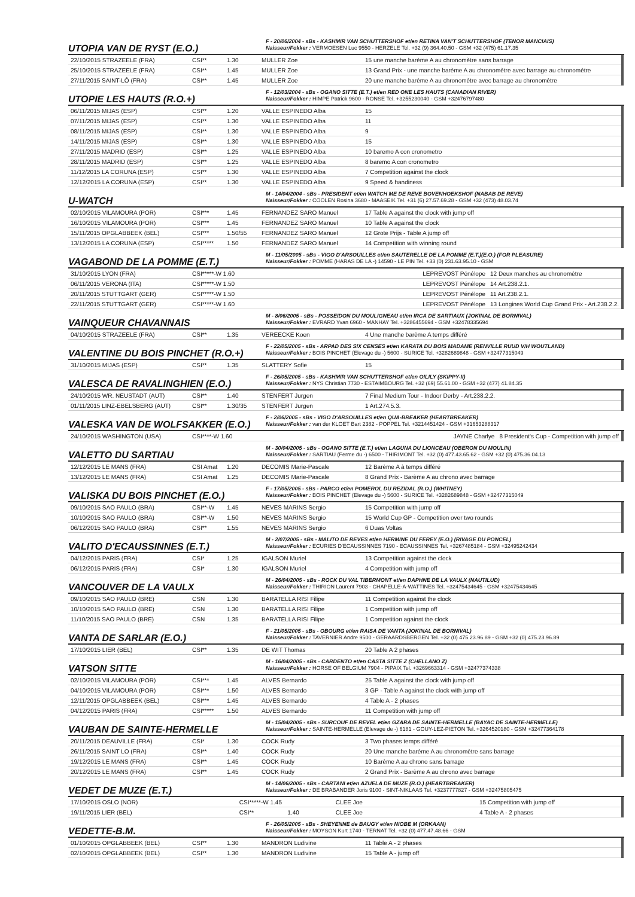UTOPIA VAN DE RYST (E.O.)
F - 20/06/2004 - sBs - KASHMIR VAN SCHUTTERSHOF et/en RETINA VAN'T SCHUTTERSHOF (TENOR MANCIAIS)
Naisseur/Fokker : VERMOESEN Luc 9550 - HERZELE Tel. +32 (9) 364.40.50 - GSM +32 (475) 61.17.35
| 22/10/2015 STRAZEELE (FRA) | CSI** | 1.30 | MULLER Zoe | 15 une manche barème A au chronomètre sans barrage |
| 25/10/2015 STRAZEELE (FRA) | CSI** | 1.45 | MULLER Zoe | 13 Grand Prix - une manche barème A au chronomètre avec barrage au chronomètre |
| 27/11/2015 SAINT-LÔ (FRA) | CSI** | 1.45 | MULLER Zoe | 20 une manche barème A au chronomètre avec barrage au chronomètre |
UTOPIE LES HAUTS (R.O.+)
F - 12/03/2004 - sBs - OGANO SITTE (E.T.) et/en RED ONE LES HAUTS (CANADIAN RIVER)
Naisseur/Fokker : HIMPE Patrick 9600 - RONSE Tel. +3255230040 - GSM +32476797480
| 06/11/2015 MIJAS (ESP) | CSI** | 1.20 | VALLE ESPINEDO Alba | 15 |
| 07/11/2015 MIJAS (ESP) | CSI** | 1.30 | VALLE ESPINEDO Alba | 11 |
| 08/11/2015 MIJAS (ESP) | CSI** | 1.30 | VALLE ESPINEDO Alba | 9 |
| 14/11/2015 MIJAS (ESP) | CSI** | 1.30 | VALLE ESPINEDO Alba | 15 |
| 27/11/2015 MADRID (ESP) | CSI** | 1.25 | VALLE ESPINEDO Alba | 10 baremo A con cronometro |
| 28/11/2015 MADRID (ESP) | CSI** | 1.25 | VALLE ESPINEDO Alba | 8 baremo A con cronometro |
| 11/12/2015 LA CORUNA (ESP) | CSI** | 1.30 | VALLE ESPINEDO Alba | 7 Competition against the clock |
| 12/12/2015 LA CORUNA (ESP) | CSI** | 1.30 | VALLE ESPINEDO Alba | 9 Speed & handiness |
U-WATCH
M - 14/04/2004 - sBs - PRESIDENT et/en WATCH ME DE REVE BOVENHOEKSHOF (NABAB DE REVE)
Naisseur/Fokker : COOLEN Rosina 3680 - MAASEIK Tel. +31 (6) 27.57.69.28 - GSM +32 (473) 48.03.74
| 02/10/2015 VILAMOURA (POR) | CSI*** | 1.45 | FERNANDEZ SARO Manuel | 17 Table A against the clock with jump off |
| 16/10/2015 VILAMOURA (POR) | CSI*** | 1.45 | FERNANDEZ SARO Manuel | 10 Table A against the clock |
| 15/11/2015 OPGLABBEEK (BEL) | CSI*** | 1.50/55 | FERNANDEZ SARO Manuel | 12 Grote Prijs - Table A jump off |
| 13/12/2015 LA CORUNA (ESP) | CSI***** | 1.50 | FERNANDEZ SARO Manuel | 14 Competition with winning round |
VAGABOND DE LA POMME (E.T.)
M - 11/05/2005 - sBs - VIGO D'ARSOUILLES et/en SAUTERELLE DE LA POMME (E.T.)(E.O.) (FOR PLEASURE)
Naisseur/Fokker : POMME (HARAS DE LA -) 14590 - LE PIN Tel. +33 (0) 231.63.95.10 - GSM
| 31/10/2015 LYON (FRA) | CSI*****-W 1.60 | LEPREVOST Pénélope | 12 Deux manches au chronomètre |
| 06/11/2015 VERONA (ITA) | CSI*****-W 1.50 | LEPREVOST Pénélope | 14 Art.238.2.1. |
| 20/11/2015 STUTTGART (GER) | CSI*****-W 1.50 | LEPREVOST Pénélope | 11 Art.238.2.1. |
| 22/11/2015 STUTTGART (GER) | CSI*****-W 1.60 | LEPREVOST Pénélope | 13 Longines World Cup Grand Prix - Art.238.2.2. |
VAINQUEUR CHAVANNAIS
M - 8/06/2005 - sBs - POSSEIDON DU MOULIGNEAU et/en IRCA DE SARTIAUX (JOKINAL DE BORNIVAL)
Naisseur/Fokker : EVRARD Yvan 6960 - MANHAY Tel. +3286455694 - GSM +32478335694
| 04/10/2015 STRAZEELE (FRA) | CSI** | 1.35 | VEREECKE Koen | 4 Une manche barème A temps différé |
VALENTINE DU BOIS PINCHET (R.O.+)
F - 22/05/2005 - sBs - ARPAD DES SIX CENSES et/en KARATA DU BOIS MADAME (RENVILLE RUUD V/H WOUTLAND)
Naisseur/Fokker : BOIS PINCHET (Elevage du -) 5600 - SURICE Tel. +3282689848 - GSM +32477315049
| 31/10/2015 MIJAS (ESP) | CSI** | 1.35 | SLATTERY Sofie | 15 |
VALESCA DE RAVALINGHIEN (E.O.)
F - 26/05/2005 - sBs - KASHMIR VAN SCHUTTERSHOF et/en OILILY (SKIPPY-II)
Naisseur/Fokker : NYS Christian 7730 - ESTAIMBOURG Tel. +32 (69) 55.61.00 - GSM +32 (477) 41.84.35
| 24/10/2015 WR. NEUSTADT (AUT) | CSI** | 1.40 | STENFERT Jurgen | 7 Final Medium Tour - Indoor Derby - Art.238.2.2. |
| 01/11/2015 LINZ-EBELSBERG (AUT) | CSI** | 1.30/35 | STENFERT Jurgen | 1 Art.274.5.3. |
VALESKA VAN DE WOLFSAKKER (E.O.)
F - 2/06/2005 - sBs - VIGO D'ARSOUILLES et/en QUA-BREAKER (HEARTBREAKER)
Naisseur/Fokker : van der KLOET Bart 2382 - POPPEL Tel. +3214451424 - GSM +31653288317
| 24/10/2015 WASHINGTON (USA) | CSI****-W 1.60 | JAYNE Charlye | 8 President's Cup - Competition with jump off |
VALETTO DU SARTIAU
M - 30/04/2005 - sBs - OGANO SITTE (E.T.) et/en LAGUNA DU LIONCEAU (OBERON DU MOULIN)
Naisseur/Fokker : SARTIAU (Ferme du -) 6500 - THIRIMONT Tel. +32 (0) 477.43.65.62 - GSM +32 (0) 475.36.04.13
| 12/12/2015 LE MANS (FRA) | CSI Amat | 1.20 | DECOMIS Marie-Pascale | 12 Barème A à temps différé |
| 13/12/2015 LE MANS (FRA) | CSI Amat | 1.25 | DECOMIS Marie-Pascale | 8 Grand Prix - Barème A au chrono avec barrage |
VALISKA DU BOIS PINCHET (E.O.)
F - 17/05/2005 - sBs - PARCO et/en POMEROL DU REZIDAL (R.O.) (WHITNEY)
Naisseur/Fokker : BOIS PINCHET (Elevage du -) 5600 - SURICE Tel. +3282689848 - GSM +32477315049
| 09/10/2015 SAO PAULO (BRA) | CSI**-W | 1.45 | NEVES MARINS Sergio | 15 Competition with jump off |
| 10/10/2015 SAO PAULO (BRA) | CSI**-W | 1.50 | NEVES MARINS Sergio | 15 World Cup GP - Competition over two rounds |
| 06/12/2015 SAO PAULO (BRA) | CSI** | 1.55 | NEVES MARINS Sergio | 6 Duas Voltas |
VALITO D'ECAUSSINNES (E.T.)
M - 2/07/2005 - sBs - MALITO DE REVES et/en HERMINE DU FEREY (E.O.) (RIVAGE DU PONCEL)
Naisseur/Fokker : ECURIES D'ECAUSSINNES 7190 - ECAUSSINNES Tel. +3267485184 - GSM +32495242434
| 04/12/2015 PARIS (FRA) | CSI* | 1.25 | IGALSON Muriel | 13 Competition against the clock |
| 06/12/2015 PARIS (FRA) | CSI* | 1.30 | IGALSON Muriel | 4 Competition with jump off |
VANCOUVER DE LA VAULX
M - 26/04/2005 - sBs - ROCK DU VAL TIBERMONT et/en DAPHNE DE LA VAULX (NAUTILUD)
Naisseur/Fokker : THIRION Laurent 7903 - CHAPELLE-A-WATTINES Tel. +32475434645 - GSM +32475434645
| 09/10/2015 SAO PAULO (BRE) | CSN | 1.30 | BARATELLA RISI Filipe | 11 Competition against the clock |
| 10/10/2015 SAO PAULO (BRE) | CSN | 1.30 | BARATELLA RISI Filipe | 1 Competition with jump off |
| 11/10/2015 SAO PAULO (BRE) | CSN | 1.35 | BARATELLA RISI Filipe | 1 Competition against the clock |
VANTA DE SARLAR (E.O.)
F - 21/05/2005 - sBs - OBOURG et/en RAISA DE VANTA (JOKINAL DE BORNIVAL)
Naisseur/Fokker : TAVERNIER Andre 9500 - GERAARDSBERGEN Tel. +32 (0) 475.23.96.89 - GSM +32 (0) 475.23.96.89
| 17/10/2015 LIER (BEL) | CSI** | 1.35 | DE WIT Thomas | 20 Table A 2 phases |
VATSON SITTE
M - 16/04/2005 - sBs - CARDENTO et/en CASTA SITTE Z (CHELLANO Z)
Naisseur/Fokker : HORSE OF BELGIUM 7904 - PIPAIX Tel. +3269663314 - GSM +32477374338
| 02/10/2015 VILAMOURA (POR) | CSI*** | 1.45 | ALVES Bernardo | 25 Table A against the clock with jump off |
| 04/10/2015 VILAMOURA (POR) | CSI*** | 1.50 | ALVES Bernardo | 3 GP - Table A against the clock with jump off |
| 12/11/2015 OPGLABBEEK (BEL) | CSI*** | 1.45 | ALVES Bernardo | 4 Table A - 2 phases |
| 04/12/2015 PARIS (FRA) | CSI***** | 1.50 | ALVES Bernardo | 11 Competition with jump off |
VAUBAN DE SAINTE-HERMELLE
M - 15/04/2005 - sBs - SURCOUF DE REVEL et/en GZARA DE SAINTE-HERMELLE (BAYAC DE SAINTE-HERMELLE)
Naisseur/Fokker : SAINTE-HERMELLE (Elevage de -) 6181 - GOUY-LEZ-PIETON Tel. +3264520180 - GSM +32477364178
| 20/11/2015 DEAUVILLE (FRA) | CSI* | 1.30 | COCK Rudy | 3 Two phases temps différé |
| 26/11/2015 SAINT LO (FRA) | CSI** | 1.40 | COCK Rudy | 20 Une manche barème A au chronomètre sans barrage |
| 19/12/2015 LE MANS (FRA) | CSI** | 1.45 | COCK Rudy | 10 Barème A au chrono sans barrage |
| 20/12/2015 LE MANS (FRA) | CSI** | 1.45 | COCK Rudy | 2 Grand Prix - Barème A au chrono avec barrage |
VEDET DE MUZE (E.T.)
M - 14/06/2005 - sBs - CARTANI et/en AZUELA DE MUZE (R.O.) (HEARTBREAKER)
Naisseur/Fokker : DE BRABANDER Joris 9100 - SINT-NIKLAAS Tel. +3237777827 - GSM +32475805475
| 17/10/2015 OSLO (NOR) | CSI*****-W 1.45 | | CLEE Joe | 15 Competition with jump off |
| 19/11/2015 LIER (BEL) | CSI** | 1.40 | CLEE Joe | 4 Table A - 2 phases |
VEDETTE-B.M.
F - 26/05/2005 - sBs - SHEYENNE de BAUGY et/en NIOBE M (ORKAAN)
Naisseur/Fokker : MOYSON Kurt 1740 - TERNAT Tel. +32 (0) 477.47.48.66 - GSM
| 01/10/2015 OPGLABBEEK (BEL) | CSI** | 1.30 | MANDRON Ludivine | 11 Table A - 2 phases |
| 02/10/2015 OPGLABBEEK (BEL) | CSI** | 1.30 | MANDRON Ludivine | 15 Table A - jump off |